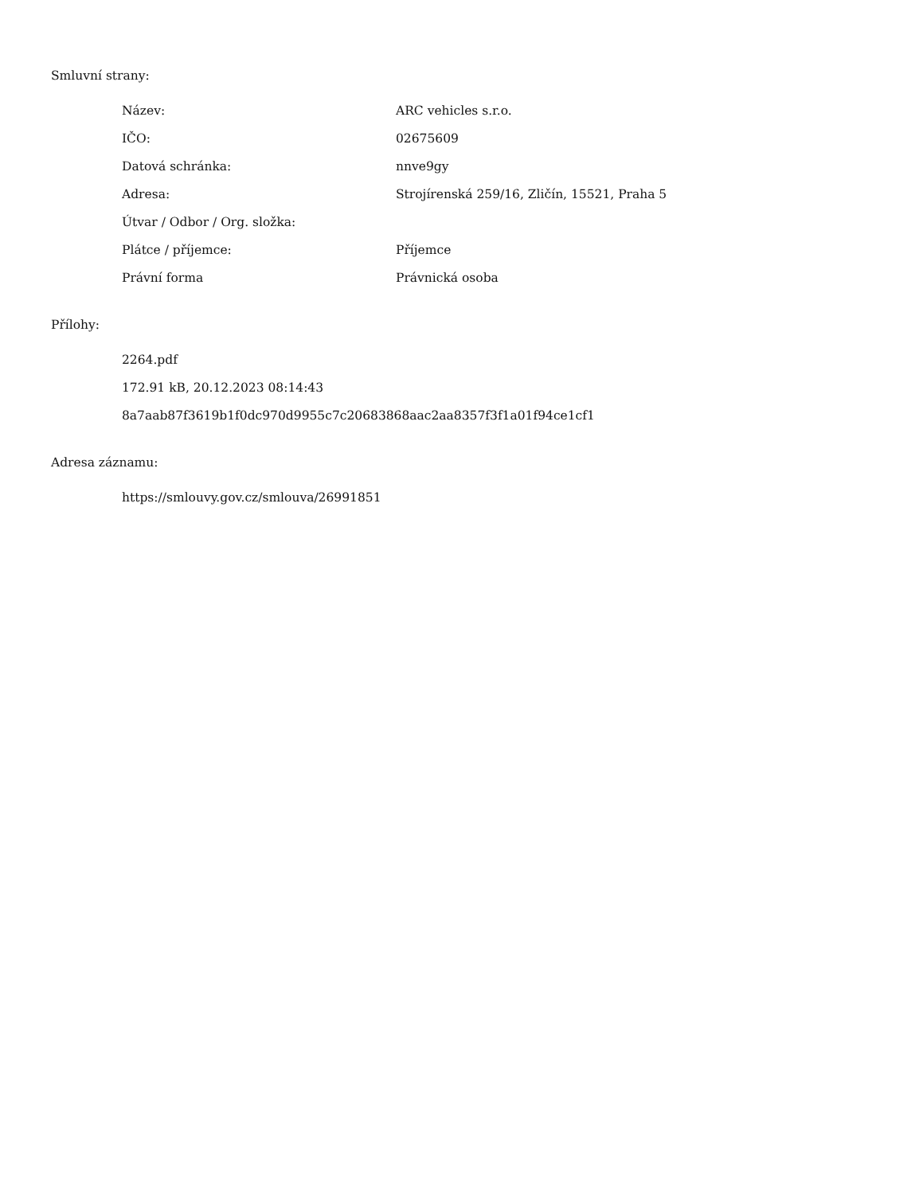Smluvní strany:
| Název: | ARC vehicles s.r.o. |
| IČO: | 02675609 |
| Datová schránka: | nnve9gy |
| Adresa: | Strojírenská 259/16, Zličín, 15521, Praha 5 |
| Útvar / Odbor / Org. složka: | |
| Plátce / příjemce: | Příjemce |
| Právní forma | Právnická osoba |
Přílohy:
2264.pdf
172.91 kB, 20.12.2023 08:14:43
8a7aab87f3619b1f0dc970d9955c7c20683868aac2aa8357f3f1a01f94ce1cf1
Adresa záznamu:
https://smlouvy.gov.cz/smlouva/26991851